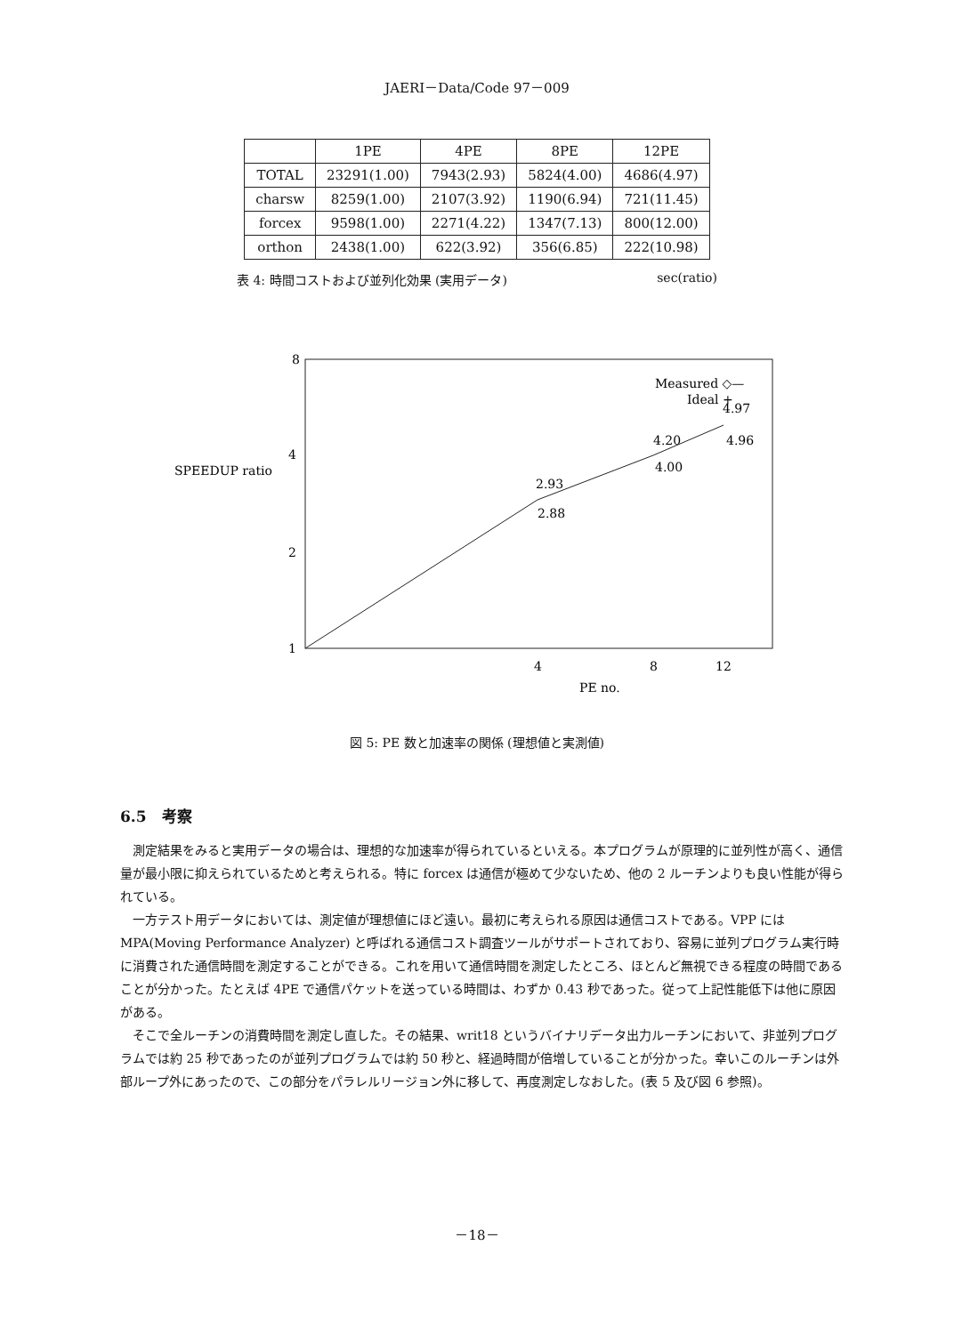JAERI－Data/Code 97－009
| | 1PE | 4PE | 8PE | 12PE |
| --- | --- | --- | --- | --- |
| TOTAL | 23291(1.00) | 7943(2.93) | 5824(4.00) | 4686(4.97) |
| charsw | 8259(1.00) | 2107(3.92) | 1190(6.94) | 721(11.45) |
| forcex | 9598(1.00) | 2271(4.22) | 1347(7.13) | 800(12.00) |
| orthon | 2438(1.00) | 622(3.92) | 356(6.85) | 222(10.98) |
表 4: 時間コストおよび並列化効果 (実用データ) sec(ratio)
8
4
SPEEDUP ratio
2
1
2.93
2.88
4.20
4.00
4.97
4.96
Measured ◇—
Ideal +
4
8
12
PE no.
図 5: PE 数と加速率の関係 (理想値と実測値)
6.5　考察
測定結果をみると実用データの場合は、理想的な加速率が得られているといえる。本プログラムが原理的に並列性が高く、通信量が最小限に抑えられているためと考えられる。特に forcex は通信が極めて少ないため、他の 2 ルーチンよりも良い性能が得られている。
一方テスト用データにおいては、測定値が理想値にほど遠い。最初に考えられる原因は通信コストである。VPP には MPA(Moving Performance Analyzer) と呼ばれる通信コスト調査ツールがサポートされており、容易に並列プログラム実行時に消費された通信時間を測定することができる。これを用いて通信時間を測定したところ、ほとんど無視できる程度の時間であることが分かった。たとえば 4PE で通信パケットを送っている時間は、わずか 0.43 秒であった。従って上記性能低下は他に原因がある。
そこで全ルーチンの消費時間を測定し直した。その結果、writ18 というバイナリデータ出力ルーチンにおいて、非並列プログラムでは約 25 秒であったのが並列プログラムでは約 50 秒と、経過時間が倍増していることが分かった。幸いこのルーチンは外部ループ外にあったので、この部分をパラレルリージョン外に移して、再度測定しなおした。(表 5 及び図 6 参照)。
－18－